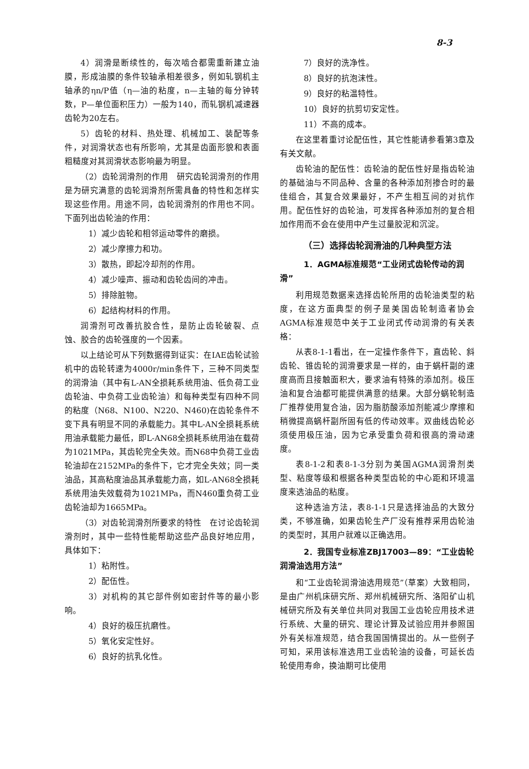8-3
4）润滑是断续性的，每次啮合都需重新建立油膜，形成油膜的条件较轴承相差很多，例如轧钢机主轴承的ηn/P值（η—油的粘度，n—主轴的每分钟转数，P—单位面积压力）一般为140，而轧钢机减速器齿轮为20左右。
5）齿轮的材料、热处理、机械加工、装配等条件，对润滑状态也有所影响，尤其是齿面形貌和表面粗糙度对其润滑状态影响最为明显。
（2）齿轮润滑剂的作用　研究齿轮润滑剂的作用是为研究满意的齿轮润滑剂所需具备的特性和怎样实现这些作用。用途不同，齿轮润滑剂的作用也不同。下面列出齿轮油的作用：
1）减少齿轮和相邻运动零件的磨损。
2）减少摩擦力和功。
3）散热，即起冷却剂的作用。
4）减少噪声、振动和齿轮齿间的冲击。
5）排除脏物。
6）起结构材料的作用。
润滑剂可改善抗胶合性，是防止齿轮破裂、点蚀、胶合的齿轮强度的一个因素。
以上结论可从下列数据得到证实：在IAE齿轮试验机中的齿轮转速为4000r/min条件下，三种不同类型的润滑油（其中有L-AN全损耗系统用油、低负荷工业齿轮油、中负荷工业齿轮油）和每种类型有四种不同的粘度（N68、N100、N220、N460)在齿轮条件不变下具有明显不同的承载能力。其中L-AN全损耗系统用油承载能力最低，即L-AN68全损耗系统用油在载荷为1021MPa，其齿轮完全失效。而N68中负荷工业齿轮油却在2152MPa的条件下，它才完全失效；同一类油品，其高粘度油品其承载能力高，如L-AN68全损耗系统用油失效载荷为1021MPa，而N460重负荷工业齿轮油却为1665MPa。
（3）对齿轮润滑剂所要求的特性　在讨论齿轮润滑剂时，其中一些特性能帮助这些产品良好地应用，具体如下：
1）粘附性。
2）配伍性。
3）对机构的其它部件例如密封件等的最小影响。
4）良好的极压抗磨性。
5）氧化安定性好。
6）良好的抗乳化性。
7）良好的洗净性。
8）良好的抗泡沫性。
9）良好的粘温特性。
10）良好的抗剪切安定性。
11）不高的成本。
在这里着重讨论配伍性，其它性能请参看第3章及有关文献。
齿轮油的配伍性：齿轮油的配伍性好是指齿轮油的基础油与不同品种、含量的各种添加剂掺合时的最佳组合，其复合效果最好，不产生相互间的对抗作用。配伍性好的齿轮油，可发挥各种添加剂的复合相加作用而不会在使用中产生过量胶泥和沉淀。
（三）选择齿轮润滑油的几种典型方法
1．AGMA标准规范“工业闭式齿轮传动的润滑”
利用规范数据来选择齿轮所用的齿轮油类型的粘度，在这方面典型的例子是美国齿轮制造者协会AGMA标准规范中关于工业闭式传动润滑的有关表格：
从表8-1-1看出，在一定操作条件下，直齿轮、斜齿轮、锥齿轮的润滑要求是一样的，由于蜗杆副的速度高而且接触面积大，要求油有特殊的添加剂。极压油和复合油都可能提供满意的结果。大部分蜗轮制造厂推荐使用复合油，因为脂肪酸添加剂能减少摩擦和稍微提高蜗杆副所固有低的传动效率。双曲线齿轮必须使用极压油，因为它承受重负荷和很高的滑动速度。
表8-1-2和表8-1-3分别为美国AGMA润滑剂类型、粘度等级和根据各种类型齿轮的中心距和环境温度来选油品的粘度。
这种选油方法，表8-1-1只是选择油品的大致分类，不够准确，如果齿轮生产厂没有推荐采用齿轮油的类型时，其用户就难以正确选用。
2．我国专业标准ZBJ17003—89：“工业齿轮润滑油选用方法”
和“工业齿轮润滑油选用规范”（草案）大致相同，是由广州机床研究所、郑州机械研究所、洛阳矿山机械研究所及有关单位共同对我国工业齿轮应用技术进行系统、大量的研究、理论计算及试验应用并参照国外有关标准规范，结合我国国情提出的。从一些例子可知，采用该标准选用工业齿轮油的设备，可延长齿轮使用寿命，换油期可比使用